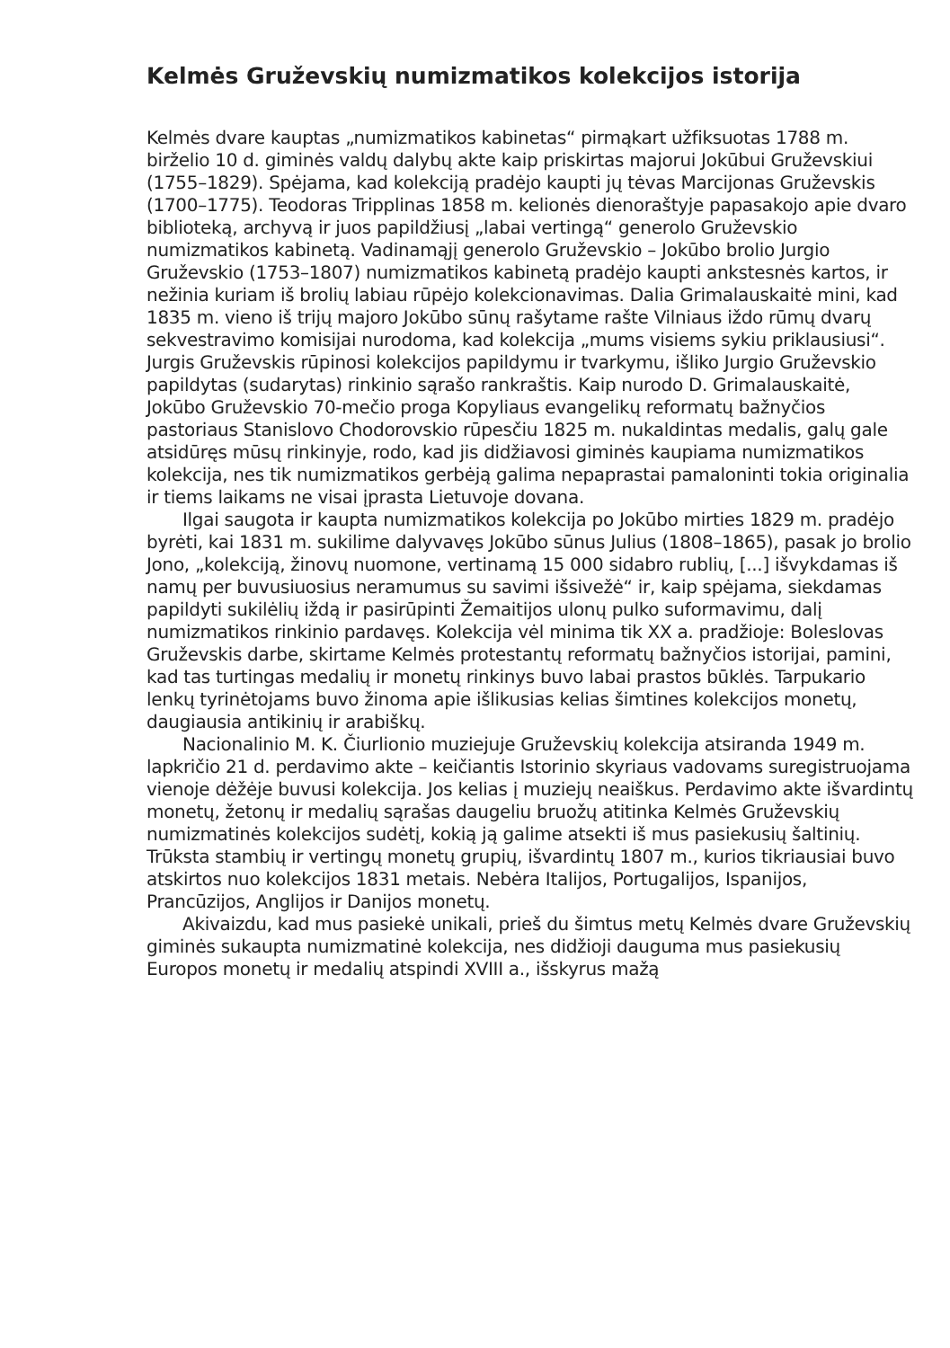Kelmės Gruževskių numizmatikos kolekcijos istorija
Kelmės dvare kauptas „numizmatikos kabinetas“ pirmąkart užfiksuotas 1788 m. birželio 10 d. giminės valdų dalybų akte kaip priskirtas majorui Jokūbui Gruževskiui (1755–1829). Spėjama, kad kolekciją pradėjo kaupti jų tėvas Marcijonas Gruževskis (1700–1775). Teodoras Tripplinas 1858 m. kelionės dienoraštyje papasakojo apie dvaro biblioteką, archyvą ir juos papildžiusį „labai vertingą“ generolo Gruževskio numizmatikos kabinetą. Vadinamąjį generolo Gruževskio – Jokūbo brolio Jurgio Gruževskio (1753–1807) numizmatikos kabinetą pradėjo kaupti ankstesnės kartos, ir nežinia kuriam iš brolių labiau rūpėjo kolekcionavimas. Dalia Grimalauskaitė mini, kad 1835 m. vieno iš trijų majoro Jokūbo sūnų rašytame rašte Vilniaus iždo rūmų dvarų sekvestravimo komisijai nurodoma, kad kolekcija „mums visiems sykiu priklausiusi“. Jurgis Gruževskis rūpinosi kolekcijos papildymu ir tvarkymu, išliko Jurgio Gruževskio papildytas (sudarytas) rinkinio sąrašo rankraštis. Kaip nurodo D. Grimalauskaitė, Jokūbo Gruževskio 70-mečio proga Kopyliaus evangelikų reformatų bažnyčios pastoriaus Stanislovo Chodorovskio rūpesčiu 1825 m. nukaldintas medalis, galų gale atsidūręs mūsų rinkinyje, rodo, kad jis didžiavosi giminės kaupiama numizmatikos kolekcija, nes tik numizmatikos gerbėją galima nepaprastai pamaloninti tokia originalia ir tiems laikams ne visai įprasta Lietuvoje dovana.
Ilgai saugota ir kaupta numizmatikos kolekcija po Jokūbo mirties 1829 m. pradėjo byrėti, kai 1831 m. sukilime dalyvavęs Jokūbo sūnus Julius (1808–1865), pasak jo brolio Jono, „kolekciją, žinovų nuomone, vertinamą 15 000 sidabro rublių, [...] išvykdamas iš namų per buvusiuosius neramumus su savimi išsivežė“ ir, kaip spėjama, siekdamas papildyti sukilėlių iždą ir pasirūpinti Žemaitijos ulonų pulko suformavimu, dalį numizmatikos rinkinio pardavęs. Kolekcija vėl minima tik XX a. pradžioje: Boleslovas Gruževskis darbe, skirtame Kelmės protestantų reformatų bažnyčios istorijai, pamini, kad tas turtingas medalių ir monetų rinkinys buvo labai prastos būklės. Tarpukario lenkų tyrinėtojams buvo žinoma apie išlikusias kelias šimtines kolekcijos monetų, daugiausia antikinių ir arabiškų.
Nacionalinio M. K. Čiurlionio muziejuje Gruževskių kolekcija atsiranda 1949 m. lapkričio 21 d. perdavimo akte – keičiantis Istorinio skyriaus vadovams suregistruojama vienoje dėžėje buvusi kolekcija. Jos kelias į muziejų neaiškus. Perdavimo akte išvardintų monetų, žetonų ir medalių sąrašas daugeliu bruožų atitinka Kelmės Gruževskių numizmatinės kolekcijos sudėtį, kokią ją galime atsekti iš mus pasiekusių šaltinių. Trūksta stambių ir vertingų monetų grupių, išvardintų 1807 m., kurios tikriausiai buvo atskirtos nuo kolekcijos 1831 metais. Nebėra Italijos, Portugalijos, Ispanijos, Prancūzijos, Anglijos ir Danijos monetų.
Akivaizdu, kad mus pasiekė unikali, prieš du šimtus metų Kelmės dvare Gruževskių giminės sukaupta numizmatinė kolekcija, nes didžioji dauguma mus pasiekusių Europos monetų ir medalių atspindi XVIII a., išskyrus mažą